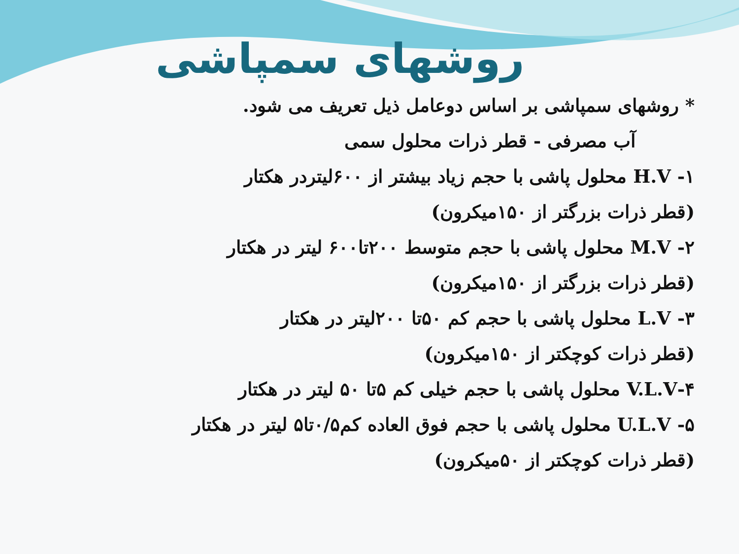روشهای سمپاشی
* روشهای سمپاشی بر اساس دوعامل ذیل تعریف می شود.
آب مصرفی - قطر ذرات محلول سمی
۱- H.V محلول پاشی با حجم زیاد بیشتر از ۶۰۰لیتردر هکتار
(قطر ذرات بزرگتر از ۱۵۰میکرون)
۲- M.V محلول پاشی با حجم متوسط ۲۰۰تا۶۰۰ لیتر در هکتار
(قطر ذرات بزرگتر از ۱۵۰میکرون)
۳- L.V محلول پاشی با حجم کم ۵۰تا ۲۰۰لیتر در هکتار
(قطر ذرات کوچکتر از ۱۵۰میکرون)
۴-V.L.V محلول پاشی با حجم خیلی کم ۵تا ۵۰ لیتر در هکتار
۵- U.L.V محلول پاشی با حجم فوق العاده کم۰/۵تا۵ لیتر در هکتار
(قطر ذرات کوچکتر از ۵۰میکرون)